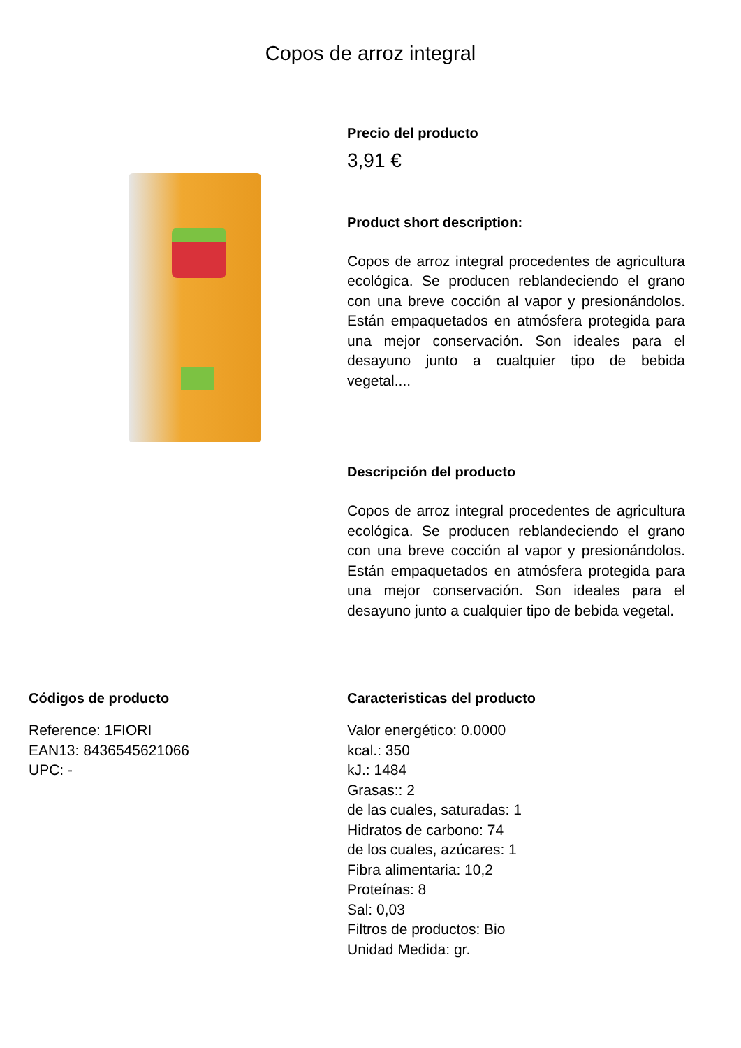Copos de arroz integral
Precio del producto
3,91 €
Product short description:
Copos de arroz integral procedentes de agricultura ecológica. Se producen reblandeciendo el grano con una breve cocción al vapor y presionándolos. Están empaquetados en atmósfera protegida para una mejor conservación. Son ideales para el desayuno junto a cualquier tipo de bebida vegetal....
Descripción del producto
Copos de arroz integral procedentes de agricultura ecológica. Se producen reblandeciendo el grano con una breve cocción al vapor y presionándolos. Están empaquetados en atmósfera protegida para una mejor conservación. Son ideales para el desayuno junto a cualquier tipo de bebida vegetal.
Códigos de producto
Reference: 1FIORI
EAN13: 8436545621066
UPC: -
Caracteristicas del producto
Valor energético: 0.0000
kcal.: 350
kJ.: 1484
Grasas:: 2
de las cuales, saturadas: 1
Hidratos de carbono: 74
de los cuales, azúcares: 1
Fibra alimentaria: 10,2
Proteínas: 8
Sal: 0,03
Filtros de productos: Bio
Unidad Medida: gr.